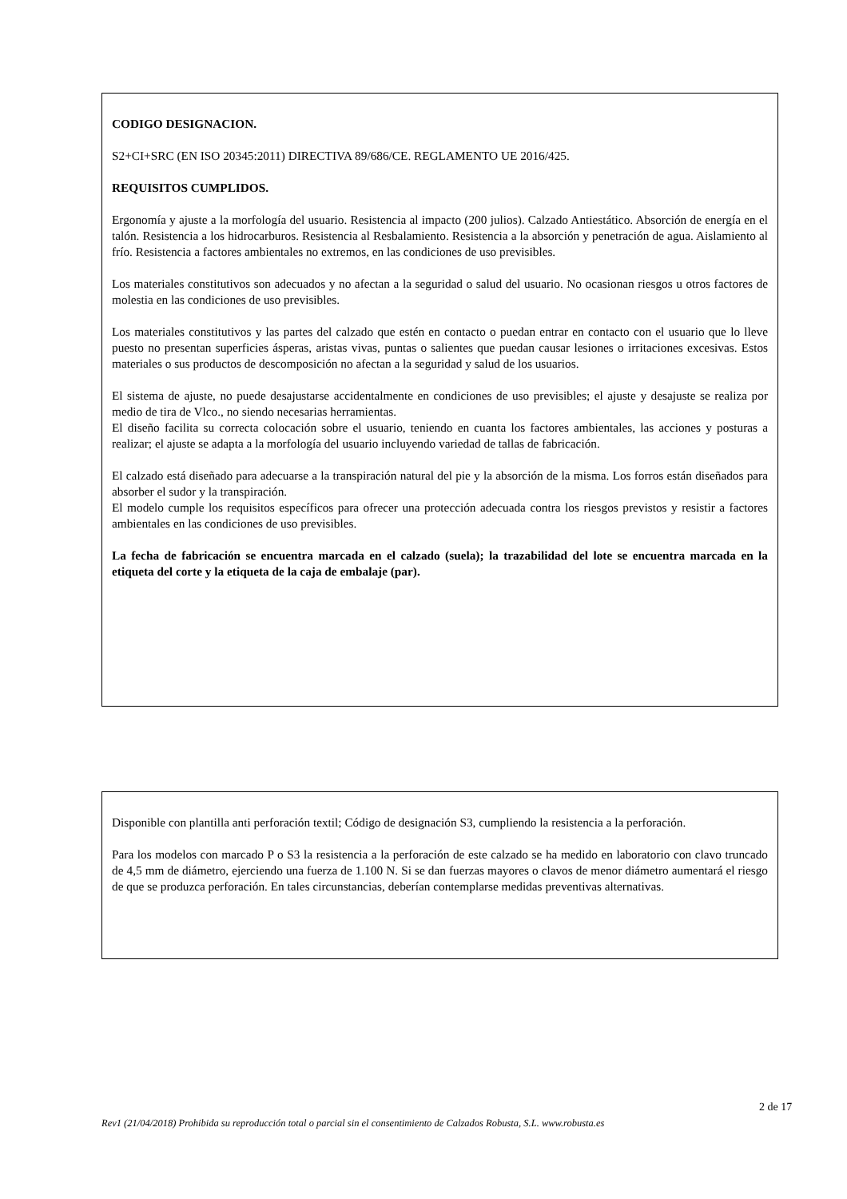CODIGO DESIGNACION.
S2+CI+SRC (EN ISO 20345:2011) DIRECTIVA 89/686/CE. REGLAMENTO UE 2016/425.
REQUISITOS CUMPLIDOS.
Ergonomía y ajuste a la morfología del usuario. Resistencia al impacto (200 julios). Calzado Antiestático. Absorción de energía en el talón. Resistencia a los hidrocarburos. Resistencia al Resbalamiento. Resistencia a la absorción y penetración de agua. Aislamiento al frío. Resistencia a factores ambientales no extremos, en las condiciones de uso previsibles.
Los materiales constitutivos son adecuados y no afectan a la seguridad o salud del usuario. No ocasionan riesgos u otros factores de molestia en las condiciones de uso previsibles.
Los materiales constitutivos y las partes del calzado que estén en contacto o puedan entrar en contacto con el usuario que lo lleve puesto no presentan superficies ásperas, aristas vivas, puntas o salientes que puedan causar lesiones o irritaciones excesivas. Estos materiales o sus productos de descomposición no afectan a la seguridad y salud de los usuarios.
El sistema de ajuste, no puede desajustarse accidentalmente en condiciones de uso previsibles; el ajuste y desajuste se realiza por medio de tira de Vlco., no siendo necesarias herramientas.
El diseño facilita su correcta colocación sobre el usuario, teniendo en cuanta los factores ambientales, las acciones y posturas a realizar; el ajuste se adapta a la morfología del usuario incluyendo variedad de tallas de fabricación.
El calzado está diseñado para adecuarse a la transpiración natural del pie y la absorción de la misma. Los forros están diseñados para absorber el sudor y la transpiración.
El modelo cumple los requisitos específicos para ofrecer una protección adecuada contra los riesgos previstos y resistir a factores ambientales en las condiciones de uso previsibles.
La fecha de fabricación se encuentra marcada en el calzado (suela); la trazabilidad del lote se encuentra marcada en la etiqueta del corte y la etiqueta de la caja de embalaje (par).
Disponible con plantilla anti perforación textil; Código de designación S3, cumpliendo la resistencia a la perforación.
Para los modelos con marcado P o S3 la resistencia a la perforación de este calzado se ha medido en laboratorio con clavo truncado de 4,5 mm de diámetro, ejerciendo una fuerza de 1.100 N. Si se dan fuerzas mayores o clavos de menor diámetro aumentará el riesgo de que se produzca perforación. En tales circunstancias, deberían contemplarse medidas preventivas alternativas.
2 de 17
Rev1 (21/04/2018) Prohibida su reproducción total o parcial sin el consentimiento de Calzados Robusta, S.L. www.robusta.es